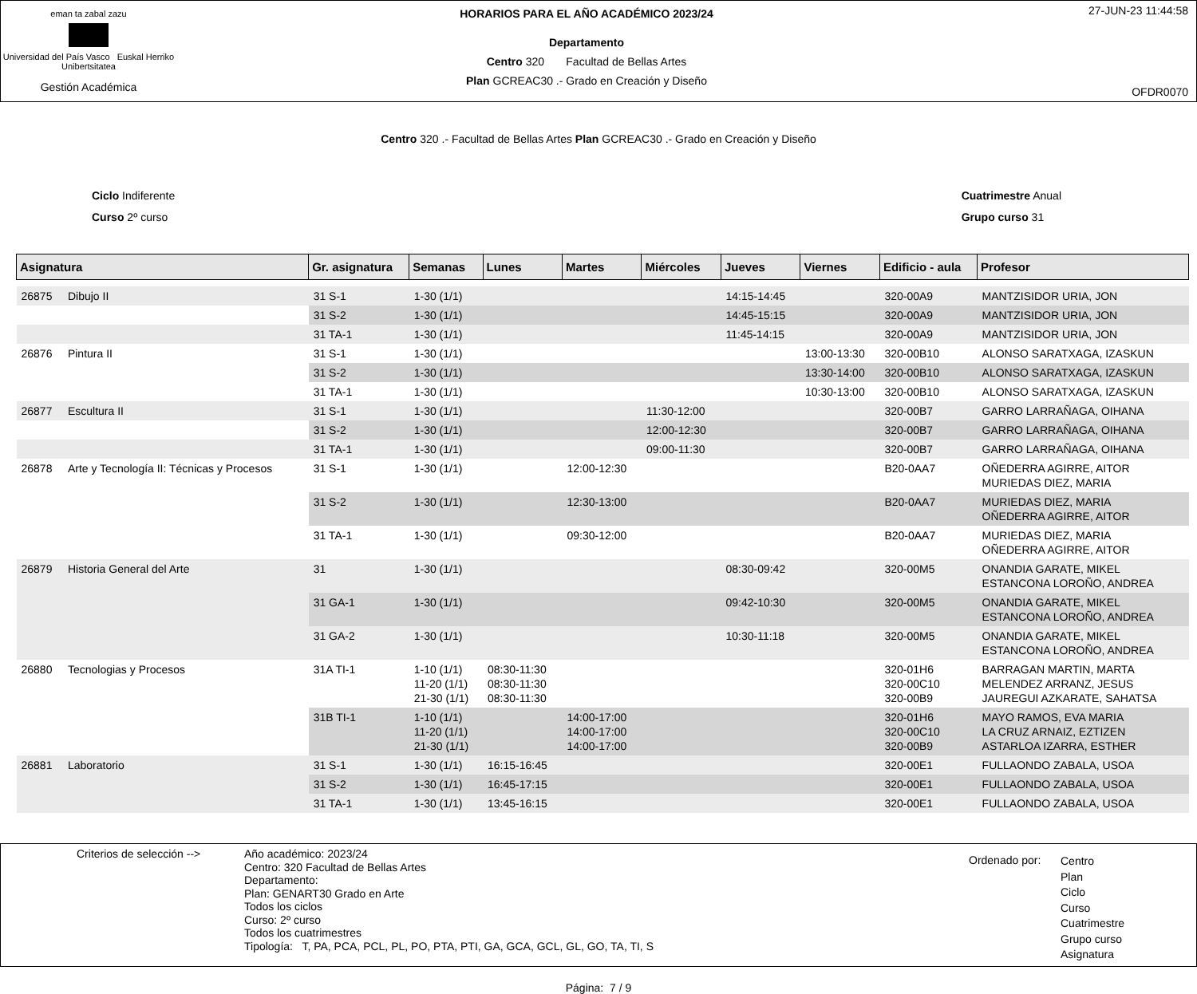eman ta zabal zazu
Universidad del País Vasco Euskal Herriko Unibertsitatea
Gestión Académica
HORARIOS PARA EL AÑO ACADÉMICO 2023/24
Departamento
Centro 320 Facultad de Bellas Artes
Plan GCREAC30 .- Grado en Creación y Diseño
27-JUN-23 11:44:58
OFDR0070
Centro 320 .- Facultad de Bellas Artes Plan GCREAC30 .- Grado en Creación y Diseño
Ciclo Indiferente
Curso 2º curso
Cuatrimestre Anual
Grupo curso 31
| Asignatura | | Gr. asignatura | Semanas | Lunes | Martes | Miércoles | Jueves | Viernes | Edificio - aula | Profesor |
| --- | --- | --- | --- | --- | --- | --- | --- | --- | --- | --- |
| 26875 | Dibujo II | 31 S-1 | 1-30 (1/1) | | | | 14:15-14:45 | | 320-00A9 | MANTZISIDOR URIA, JON |
| | | 31 S-2 | 1-30 (1/1) | | | | 14:45-15:15 | | 320-00A9 | MANTZISIDOR URIA, JON |
| | | 31 TA-1 | 1-30 (1/1) | | | | 11:45-14:15 | | 320-00A9 | MANTZISIDOR URIA, JON |
| 26876 | Pintura II | 31 S-1 | 1-30 (1/1) | | | | | 13:00-13:30 | 320-00B10 | ALONSO SARATXAGA, IZASKUN |
| | | 31 S-2 | 1-30 (1/1) | | | | | 13:30-14:00 | 320-00B10 | ALONSO SARATXAGA, IZASKUN |
| | | 31 TA-1 | 1-30 (1/1) | | | | | 10:30-13:00 | 320-00B10 | ALONSO SARATXAGA, IZASKUN |
| 26877 | Escultura II | 31 S-1 | 1-30 (1/1) | | | 11:30-12:00 | | | 320-00B7 | GARRO LARRAÑAGA, OIHANA |
| | | 31 S-2 | 1-30 (1/1) | | | 12:00-12:30 | | | 320-00B7 | GARRO LARRAÑAGA, OIHANA |
| | | 31 TA-1 | 1-30 (1/1) | | | 09:00-11:30 | | | 320-00B7 | GARRO LARRAÑAGA, OIHANA |
| 26878 | Arte y Tecnología II: Técnicas y Procesos | 31 S-1 | 1-30 (1/1) | | 12:00-12:30 | | | | B20-0AA7 | OÑEDERRA AGIRRE, AITOR MURIEDAS DIEZ, MARIA |
| | | 31 S-2 | 1-30 (1/1) | | 12:30-13:00 | | | | B20-0AA7 | MURIEDAS DIEZ, MARIA OÑEDERRA AGIRRE, AITOR |
| | | 31 TA-1 | 1-30 (1/1) | | 09:30-12:00 | | | | B20-0AA7 | MURIEDAS DIEZ, MARIA OÑEDERRA AGIRRE, AITOR |
| 26879 | Historia General del Arte | 31 | 1-30 (1/1) | | | | 08:30-09:42 | | 320-00M5 | ONANDIA GARATE, MIKEL ESTANCONA LOROÑO, ANDREA |
| | | 31 GA-1 | 1-30 (1/1) | | | | 09:42-10:30 | | 320-00M5 | ONANDIA GARATE, MIKEL ESTANCONA LOROÑO, ANDREA |
| | | 31 GA-2 | 1-30 (1/1) | | | | 10:30-11:18 | | 320-00M5 | ONANDIA GARATE, MIKEL ESTANCONA LOROÑO, ANDREA |
| 26880 | Tecnologias y Procesos | 31A TI-1 | 1-10 (1/1) 11-20 (1/1) 21-30 (1/1) | 08:30-11:30 08:30-11:30 08:30-11:30 | | | | | 320-01H6 320-00C10 320-00B9 | BARRAGAN MARTIN, MARTA MELENDEZ ARRANZ, JESUS JAUREGUI AZKARATE, SAHATSA |
| | | 31B TI-1 | 1-10 (1/1) 11-20 (1/1) 21-30 (1/1) | | 14:00-17:00 14:00-17:00 14:00-17:00 | | | | 320-01H6 320-00C10 320-00B9 | MAYO RAMOS, EVA MARIA LA CRUZ ARNAIZ, EZTIZEN ASTARLOA IZARRA, ESTHER |
| 26881 | Laboratorio | 31 S-1 | 1-30 (1/1) | 16:15-16:45 | | | | | 320-00E1 | FULLAONDO ZABALA, USOA |
| | | 31 S-2 | 1-30 (1/1) | 16:45-17:15 | | | | | 320-00E1 | FULLAONDO ZABALA, USOA |
| | | 31 TA-1 | 1-30 (1/1) | 13:45-16:15 | | | | | 320-00E1 | FULLAONDO ZABALA, USOA |
Criterios de selección -->
Año académico: 2023/24
Centro: 320 Facultad de Bellas Artes
Departamento:
Plan: GENART30 Grado en Arte
Todos los ciclos
Curso: 2º curso
Todos los cuatrimestres
Tipología: T, PA, PCA, PCL, PL, PO, PTA, PTI, GA, GCA, GCL, GL, GO, TA, TI, S
Ordenado por:
Centro
Plan
Ciclo
Curso
Cuatrimestre
Grupo curso
Asignatura
Página: 7 / 9